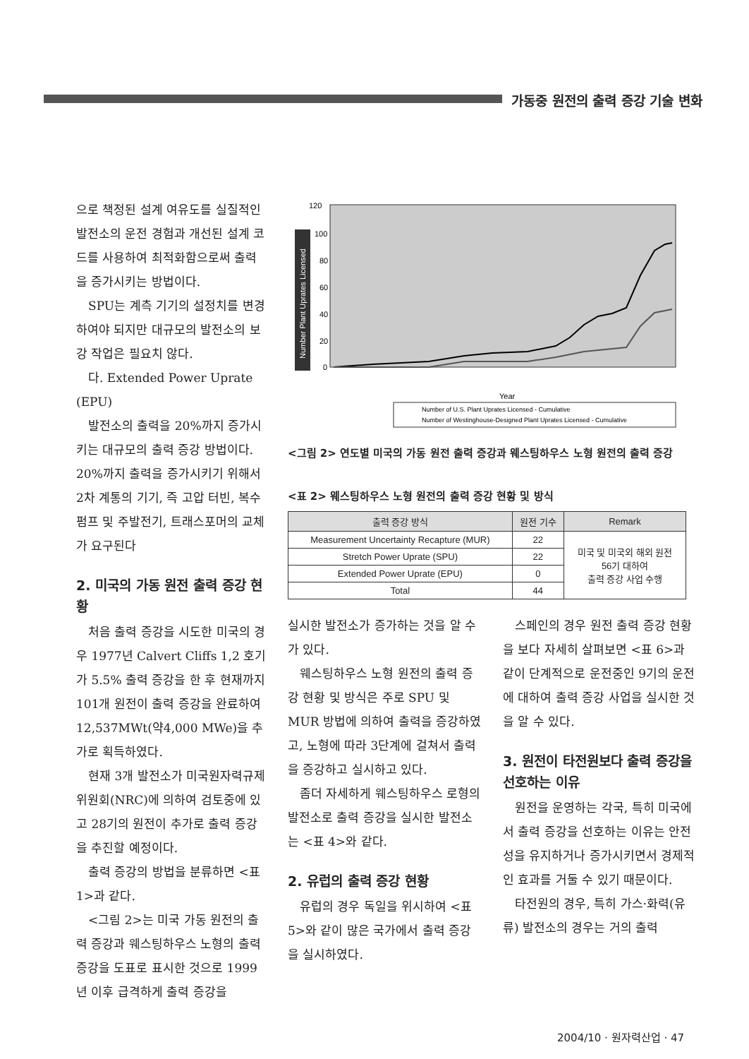가동중 원전의 출력 증강 기술 변화
으로 책정된 설계 여유도를 실질적인 발전소의 운전 경험과 개선된 설계 코드를 사용하여 최적화함으로써 출력을 증가시키는 방법이다.
SPU는 계측 기기의 설정치를 변경하여야 되지만 대규모의 발전소의 보강 작업은 필요치 않다.
다. Extended Power Uprate (EPU)
발전소의 출력을 20%까지 증가시키는 대규모의 출력 증강 방법이다. 20%까지 출력을 증가시키기 위해서 2차 계통의 기기, 즉 고압 터빈, 복수 펌프 및 주발전기, 트래스포머의 교체가 요구된다
2. 미국의 가동 원전 출력 증강 현황
처음 출력 증강을 시도한 미국의 경우 1977년 Calvert Cliffs 1,2 호기가 5.5% 출력 증강을 한 후 현재까지 101개 원전이 출력 증강을 완료하여 12,537MWt(약4,000 MWe)을 추가로 획득하였다.
현재 3개 발전소가 미국원자력규제위원회(NRC)에 의하여 검토중에 있고 28기의 원전이 추가로 출력 증강을 추진할 예정이다.
출력 증강의 방법을 분류하면 <표 1>과 같다.
<그림 2>는 미국 가동 원전의 출력 증강과 웨스팅하우스 노형의 출력 증강을 도표로 표시한 것으로 1999년 이후 급격하게 출력 증강을
Number Plant Uprates Licensed
120
100
80
60
40
20
0
Year
Number of U.S. Plant Uprates Licensed - Cumulative
Number of Westinghouse-Designed Plant Uprates Licensed - Cumulative
<그림 2> 연도별 미국의 가동 원전 출력 증강과 웨스팅하우스 노형 원전의 출력 증강
<표 2> 웨스팅하우스 노형 원전의 출력 증강 현황 및 방식
| 출력 증강 방식 | 원전 기수 | Remark |
| --- | --- | --- |
| Measurement Uncertainty Recapture (MUR) | 22 | 미국 및 미국외 해외 원전 56기 대하여 출력 증강 사업 수행 |
| Stretch Power Uprate (SPU) | 22 | |
| Extended Power Uprate (EPU) | 0 | |
| Total | 44 | |
실시한 발전소가 증가하는 것을 알 수가 있다.
웨스팅하우스 노형 원전의 출력 증강 현황 및 방식은 주로 SPU 및 MUR 방법에 의하여 출력을 증강하였고, 노형에 따라 3단계에 걸쳐서 출력을 증강하고 실시하고 있다.
좀더 자세하게 웨스팅하우스 로형의 발전소로 출력 증강을 실시한 발전소는 <표 4>와 같다.
2. 유럽의 출력 증강 현황
유럽의 경우 독일을 위시하여 <표 5>와 같이 많은 국가에서 출력 증강을 실시하였다.
스페인의 경우 원전 출력 증강 현황을 보다 자세히 살펴보면 <표 6>과 같이 단계적으로 운전중인 9기의 운전에 대하여 출력 증강 사업을 실시한 것을 알 수 있다.
3. 원전이 타전원보다 출력 증강을 선호하는 이유
원전을 운영하는 각국, 특히 미국에서 출력 증강을 선호하는 이유는 안전성을 유지하거나 증가시키면서 경제적인 효과를 거둘 수 있기 때문이다.
타전원의 경우, 특히 가스·화력(유류) 발전소의 경우는 거의 출력
2004/10 · 원자력산업 · 47